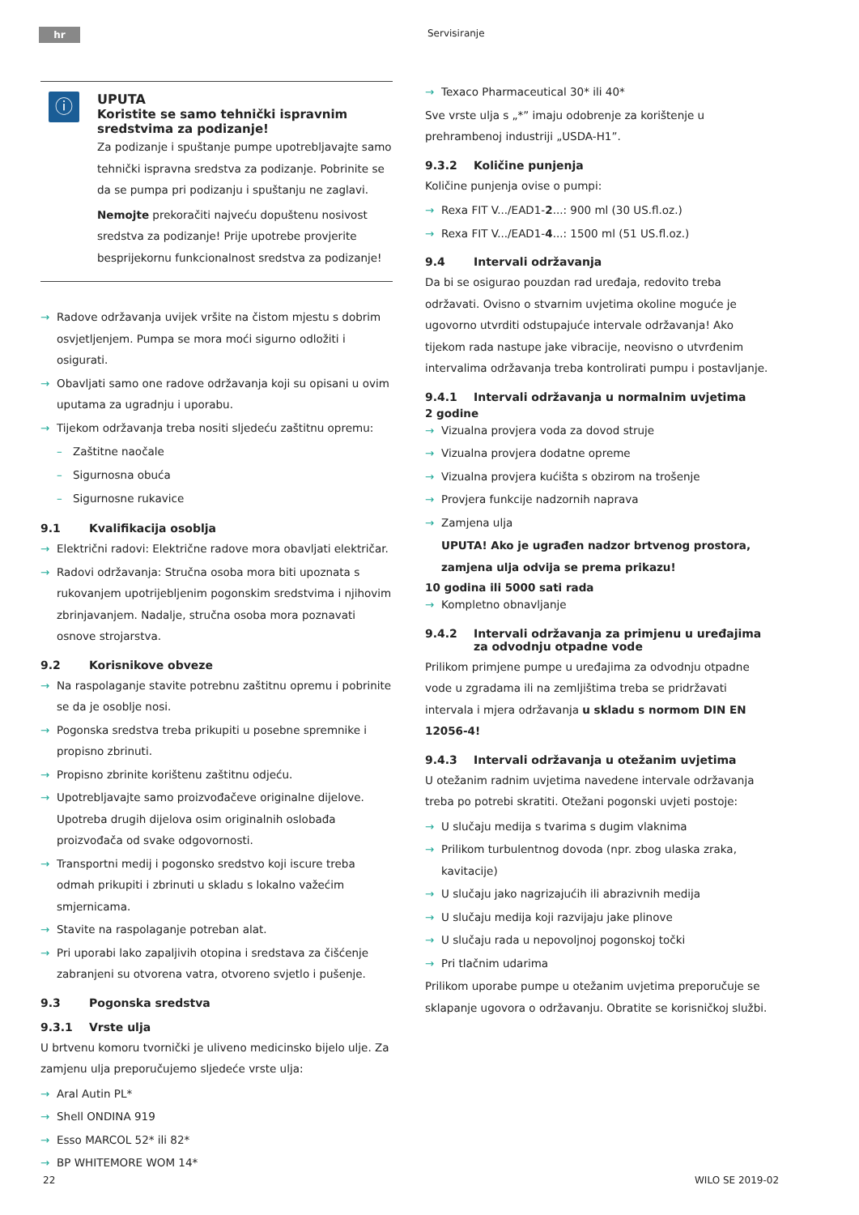hr Servisiranje
ⓘ
UPUTA
Koristite se samo tehnički ispravnim sredstvima za podizanje!
Za podizanje i spuštanje pumpe upotrebljavajte samo tehnički ispravna sredstva za podizanje. Pobrinite se da se pumpa pri podizanju i spuštanju ne zaglavi.
Nemojte prekoračiti najveću dopuštenu nosivost sredstva za podizanje! Prije upotrebe provjerite besprijekornu funkcionalnost sredstva za podizanje!
Radove održavanja uvijek vršite na čistom mjestu s dobrim osvjetljenjem. Pumpa se mora moći sigurno odložiti i osigurati.
Obavljati samo one radove održavanja koji su opisani u ovim uputama za ugradnju i uporabu.
Tijekom održavanja treba nositi sljedeću zaštitnu opremu:
Zaštitne naočale
Sigurnosna obuća
Sigurnosne rukavice
9.1 Kvalifikacija osoblja
Električni radovi: Električne radove mora obavljati električar.
Radovi održavanja: Stručna osoba mora biti upoznata s rukovanjem upotrijebljenim pogonskim sredstvima i njihovim zbrinjavanjem. Nadalje, stručna osoba mora poznavati osnove strojarstva.
9.2 Korisnikove obveze
Na raspolaganje stavite potrebnu zaštitnu opremu i pobrinite se da je osoblje nosi.
Pogonska sredstva treba prikupiti u posebne spremnike i propisno zbrinuti.
Propisno zbrinite korištenu zaštitnu odjeću.
Upotrebljavajte samo proizvođačeve originalne dijelove. Upotreba drugih dijelova osim originalnih oslobađa proizvođača od svake odgovornosti.
Transportni medij i pogonsko sredstvo koji iscure treba odmah prikupiti i zbrinuti u skladu s lokalno važećim smjernicama.
Stavite na raspolaganje potreban alat.
Pri uporabi lako zapaljivih otopina i sredstava za čišćenje zabranjeni su otvorena vatra, otvoreno svjetlo i pušenje.
9.3 Pogonska sredstva
9.3.1 Vrste ulja
U brtvenu komoru tvornički je uliveno medicinsko bijelo ulje. Za zamjenu ulja preporučujemo sljedeće vrste ulja:
Aral Autin PL*
Shell ONDINA 919
Esso MARCOL 52* ili 82*
BP WHITEMORE WOM 14*
Texaco Pharmaceutical 30* ili 40*
Sve vrste ulja s „*” imaju odobrenje za korištenje u prehrambenoj industriji „USDA-H1”.
9.3.2 Količine punjenja
Količine punjenja ovise o pumpi:
Rexa FIT V.../EAD1-2...: 900 ml (30 US.fl.oz.)
Rexa FIT V.../EAD1-4...: 1500 ml (51 US.fl.oz.)
9.4 Intervali održavanja
Da bi se osigurao pouzdan rad uređaja, redovito treba održavati. Ovisno o stvarnim uvjetima okoline moguće je ugovorno utvrditi odstupajuće intervale održavanja! Ako tijekom rada nastupe jake vibracije, neovisno o utvrđenim intervalima održavanja treba kontrolirati pumpu i postavljanje.
9.4.1 Intervali održavanja u normalnim uvjetima
2 godine
Vizualna provjera voda za dovod struje
Vizualna provjera dodatne opreme
Vizualna provjera kućišta s obzirom na trošenje
Provjera funkcije nadzornih naprava
Zamjena ulja
UPUTA! Ako je ugrađen nadzor brtvenog prostora, zamjena ulja odvija se prema prikazu!
10 godina ili 5000 sati rada
Kompletno obnavljanje
9.4.2 Intervali održavanja za primjenu u uređajima za odvodnju otpadne vode
Prilikom primjene pumpe u uređajima za odvodnju otpadne vode u zgradama ili na zemljištima treba se pridržavati intervala i mjera održavanja u skladu s normom DIN EN 12056-4!
9.4.3 Intervali održavanja u otežanim uvjetima
U otežanim radnim uvjetima navedene intervale održavanja treba po potrebi skratiti. Otežani pogonski uvjeti postoje:
U slučaju medija s tvarima s dugim vlaknima
Prilikom turbulentnog dovoda (npr. zbog ulaska zraka, kavitacije)
U slučaju jako nagrizajućih ili abrazivnih medija
U slučaju medija koji razvijaju jake plinove
U slučaju rada u nepovoljnoj pogonskoj točki
Pri tlačnim udarima
Prilikom uporabe pumpe u otežanim uvjetima preporučuje se sklapanje ugovora o održavanju. Obratite se korisničkoj službi.
22 WILO SE 2019-02